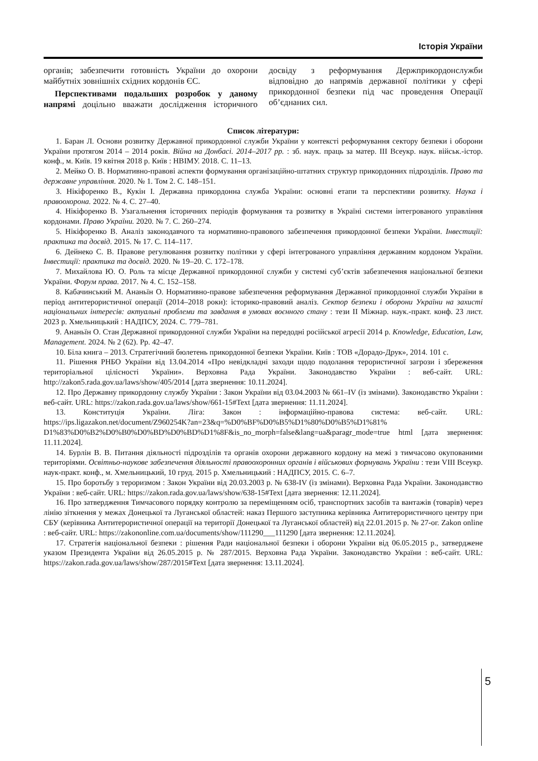Історія України
органів; забезпечити готовність України до охорони майбутніх зовнішніх східних кордонів ЄС.
Перспективами подальших розробок у даному напрямі доцільно вважати дослідження історичного досвіду з реформування Держприкордонслужби відповідно до напрямів державної політики у сфері прикордонної безпеки під час проведення Операції об’єднаних сил.
Список літератури:
1. Баран Л. Основи розвитку Державної прикордонної служби України у контексті реформування сектору безпеки і оборони України протягом 2014 – 2014 років. Війна на Донбасі. 2014–2017 рр. : зб. наук. праць за матер. ІІІ Всеукр. наук. військ.-істор. конф., м. Київ. 19 квітня 2018 р. Київ : НВІМУ. 2018. С. 11–13.
2. Мейко О. В. Нормативно-правові аспекти формування організаційно-штатних структур прикордонних підрозділів. Право та державне управління. 2020. № 1. Том 2. С. 148–151.
3. Нікіфоренко В., Кукін І. Державна прикордонна служба України: основні етапи та перспективи розвитку. Наука і правоохорона. 2022. № 4. С. 27–40.
4. Нікіфоренко В. Узагальнення історичних періодів формування та розвитку в Україні системи інтегрованого управління кордонами. Право України. 2020. № 7. С. 260–274.
5. Нікіфоренко В. Аналіз законодавчого та нормативно-правового забезпечення прикордонної безпеки України. Інвестиції: практика та досвід. 2015. № 17. С. 114–117.
6. Дейнеко С. В. Правове регулювання розвитку політики у сфері інтегрованого управління державним кордоном України. Інвестиції: практика та досвід. 2020. № 19–20. С. 172–178.
7. Михайлова Ю. О. Роль та місце Державної прикордонної служби у системі суб’єктів забезпечення національної безпеки України. Форум права. 2017. № 4. С. 152–158.
8. Кабачинський М. Ананьїн О. Нормативно-правове забезпечення реформування Державної прикордонної служби України в період антитерористичної операції (2014–2018 роки): історико-правовий аналіз. Сектор безпеки і оборони України на захисті національних інтересів: актуальні проблеми та завдання в умовах воєнного стану : тези ІІ Міжнар. наук.-практ. конф. 23 лист. 2023 р. Хмельницький : НАДПСУ, 2024. С. 779–781.
9. Ананьїн О. Стан Державної прикордонної служби України на передодні російської агресії 2014 р. Knowledge, Education, Law, Management. 2024. № 2 (62). Pp. 42–47.
10. Біла книга – 2013. Стратегічний бюлетень прикордонної безпеки України. Київ : ТОВ «Дорадо-Друк», 2014. 101 с.
11. Рішення РНБО України від 13.04.2014 «Про невідкладні заходи щодо подолання терористичної загрози і збереження територіальної цілісності України». Верховна Рада України. Законодавство України : веб-сайт. URL: http://zakon5.rada.gov.ua/laws/show/405/2014 [дата звернення: 10.11.2024].
12. Про Державну прикордонну службу України : Закон України від 03.04.2003 № 661–IV (із змінами). Законодавство України : веб-сайт. URL: https://zakon.rada.gov.ua/laws/show/661-15#Text [дата звернення: 11.11.2024].
13. Конституція України. Ліга: Закон : інформаційно-правова система: веб-сайт. URL: https://ips.ligazakon.net/document/Z960254K?an=23&q=%D0%BF%D0%B5%D1%80%D0%B5%D1%81% D1%83%D0%B2%D0%B0%D0%BD%D0%BD%D1%8F&is_no_morph=false&lang=ua&paragr_mode=true html [дата звернення: 11.11.2024].
14. Бурлін В. В. Питання діяльності підрозділів та органів охорони державного кордону на межі з тимчасово окупованими територіями. Освітньо-наукове забезпечення діяльності правоохоронних органів і військових формувань України : тези VIII Всеукр. наук-практ. конф., м. Хмельницький, 10 груд. 2015 р. Хмельницький : НАДПСУ, 2015. С. 6–7.
15. Про боротьбу з тероризмом : Закон України від 20.03.2003 р. № 638-IV (із змінами). Верховна Рада України. Законодавство України : веб-сайт. URL: https://zakon.rada.gov.ua/laws/show/638-15#Text [дата звернення: 12.11.2024].
16. Про затвердження Тимчасового порядку контролю за переміщенням осіб, транспортних засобів та вантажів (товарів) через лінію зіткнення у межах Донецької та Луганської областей: наказ Першого заступника керівника Антитерористичного центру при СБУ (керівника Антитерористичної операції на території Донецької та Луганської областей) від 22.01.2015 р. № 27-ог. Zakon online : веб-сайт. URL: https://zakononline.com.ua/documents/show/111290___111290 [дата звернення: 12.11.2024].
17. Стратегія національної безпеки : рішення Ради національної безпеки і оборони України від 06.05.2015 р., затверджене указом Президента України від 26.05.2015 р. № 287/2015. Верховна Рада України. Законодавство України : веб-сайт. URL: https://zakon.rada.gov.ua/laws/show/287/2015#Text [дата звернення: 13.11.2024].
5